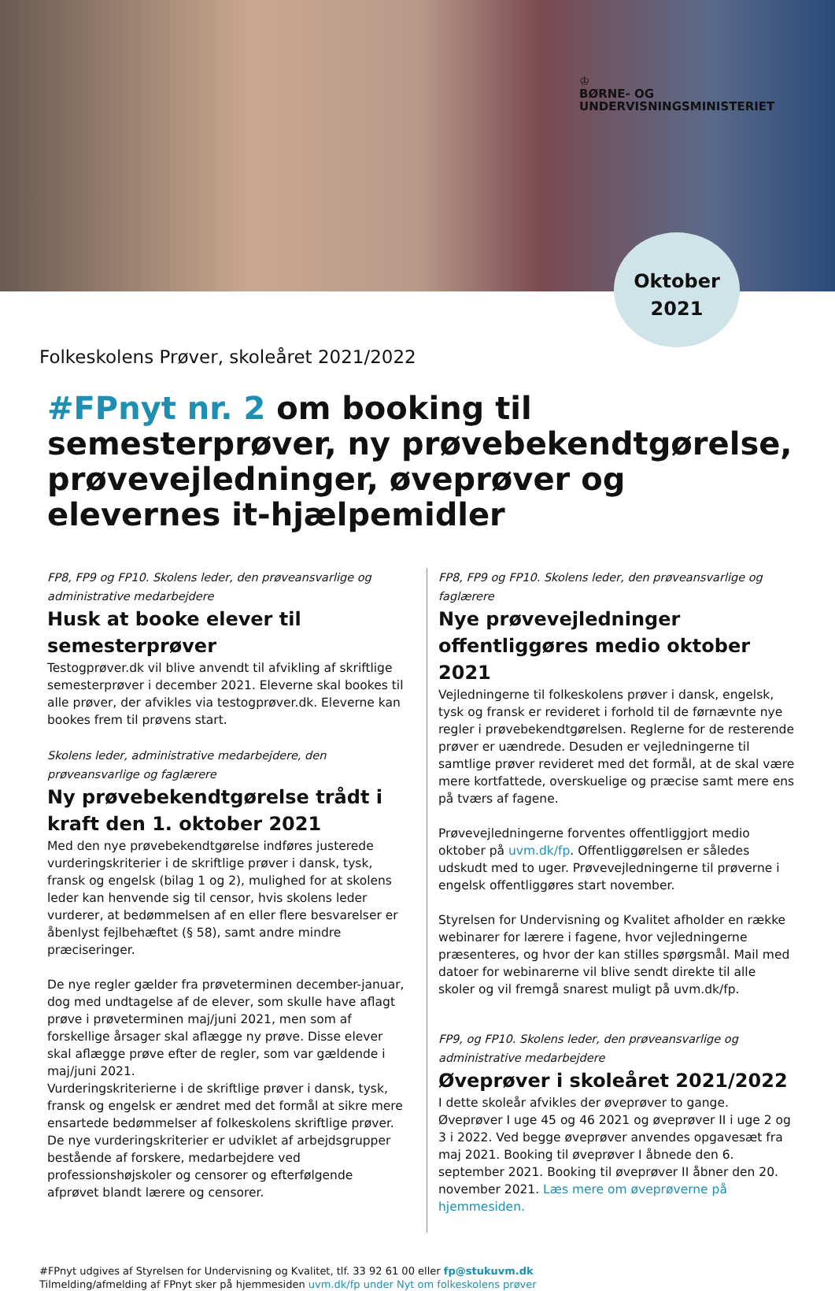♔
BØRNE- OG
UNDERVISNINGSMINISTERIET
Oktober
2021
Folkeskolens Prøver, skoleåret 2021/2022
#FPnyt nr. 2 om booking til semesterprøver, ny prøvebekendtgørelse, prøvevejledninger, øveprøver og elevernes it-hjælpemidler
FP8, FP9 og FP10. Skolens leder, den prøveansvarlige og administrative medarbejdere
Husk at booke elever til semesterprøver
Testogprøver.dk vil blive anvendt til afvikling af skriftlige semesterprøver i december 2021. Eleverne skal bookes til alle prøver, der afvikles via testogprøver.dk. Eleverne kan bookes frem til prøvens start.
Skolens leder, administrative medarbejdere, den prøveansvarlige og faglærere
Ny prøvebekendtgørelse trådt i kraft den 1. oktober 2021
Med den nye prøvebekendtgørelse indføres justerede vurderingskriterier i de skriftlige prøver i dansk, tysk, fransk og engelsk (bilag 1 og 2), mulighed for at skolens leder kan henvende sig til censor, hvis skolens leder vurderer, at bedømmelsen af en eller flere besvarelser er åbenlyst fejlbehæftet (§ 58), samt andre mindre præciseringer.
De nye regler gælder fra prøveterminen december-januar, dog med undtagelse af de elever, som skulle have aflagt prøve i prøveterminen maj/juni 2021, men som af forskellige årsager skal aflægge ny prøve. Disse elever skal aflægge prøve efter de regler, som var gældende i maj/juni 2021.
Vurderingskriterierne i de skriftlige prøver i dansk, tysk, fransk og engelsk er ændret med det formål at sikre mere ensartede bedømmelser af folkeskolens skriftlige prøver. De nye vurderingskriterier er udviklet af arbejdsgrupper bestående af forskere, medarbejdere ved professionshøjskoler og censorer og efterfølgende afprøvet blandt lærere og censorer.
FP8, FP9 og FP10. Skolens leder, den prøveansvarlige og faglærere
Nye prøvevejledninger offentliggøres medio oktober 2021
Vejledningerne til folkeskolens prøver i dansk, engelsk, tysk og fransk er revideret i forhold til de førnævnte nye regler i prøvebekendtgørelsen. Reglerne for de resterende prøver er uændrede. Desuden er vejledningerne til samtlige prøver revideret med det formål, at de skal være mere kortfattede, overskuelige og præcise samt mere ens på tværs af fagene.
Prøvevejledningerne forventes offentliggjort medio oktober på uvm.dk/fp. Offentliggørelsen er således udskudt med to uger. Prøvevejledningerne til prøverne i engelsk offentliggøres start november.
Styrelsen for Undervisning og Kvalitet afholder en række webinarer for lærere i fagene, hvor vejledningerne præsenteres, og hvor der kan stilles spørgsmål. Mail med datoer for webinarerne vil blive sendt direkte til alle skoler og vil fremgå snarest muligt på uvm.dk/fp.
FP9, og FP10. Skolens leder, den prøveansvarlige og administrative medarbejdere
Øveprøver i skoleåret 2021/2022
I dette skoleår afvikles der øveprøver to gange. Øveprøver I uge 45 og 46 2021 og øveprøver II i uge 2 og 3 i 2022. Ved begge øveprøver anvendes opgavesæt fra maj 2021. Booking til øveprøver I åbnede den 6. september 2021. Booking til øveprøver II åbner den 20. november 2021. Læs mere om øveprøverne på hjemmesiden.
#FPnyt udgives af Styrelsen for Undervisning og Kvalitet, tlf. 33 92 61 00 eller fp@stukuvm.dk
Tilmelding/afmelding af FPnyt sker på hjemmesiden uvm.dk/fp under Nyt om folkeskolens prøver